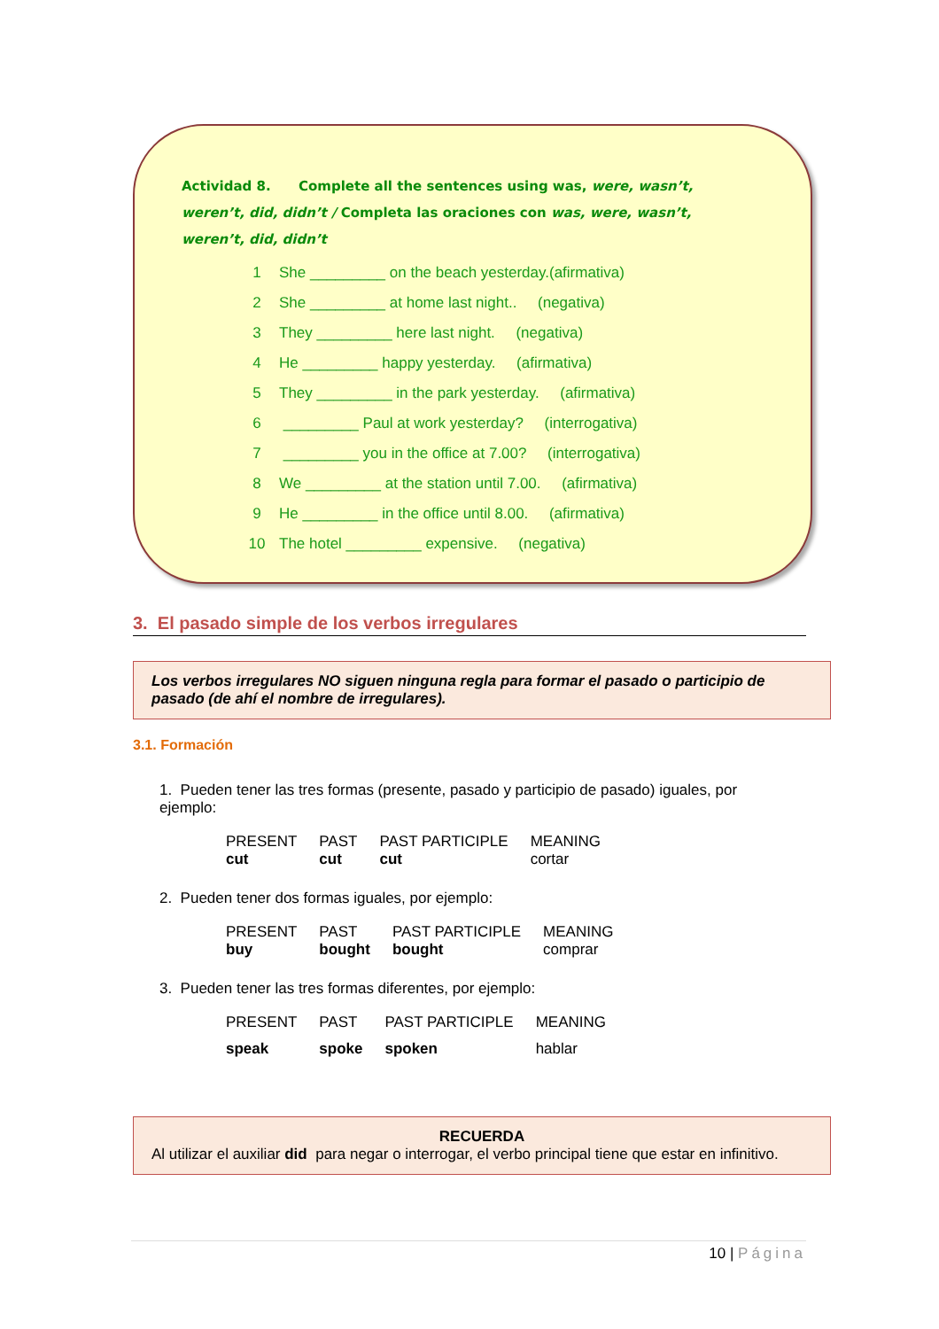Actividad 8. Complete all the sentences using was, were, wasn’t, weren’t, did, didn’t / Completa las oraciones con was, were, wasn’t, weren’t, did, didn’t
| 1 | She _________ on the beach yesterday.(afirmativa) |
| 2 | She _________ at home last night.. (negativa) |
| 3 | They _________ here last night. (negativa) |
| 4 | He _________ happy yesterday. (afirmativa) |
| 5 | They _________ in the park yesterday. (afirmativa) |
| 6 | _________ Paul at work yesterday? (interrogativa) |
| 7 | _________ you in the office at 7.00? (interrogativa) |
| 8 | We _________ at the station until 7.00. (afirmativa) |
| 9 | He _________ in the office until 8.00. (afirmativa) |
| 10 | The hotel _________ expensive. (negativa) |
3. El pasado simple de los verbos irregulares
Los verbos irregulares NO siguen ninguna regla para formar el pasado o participio de pasado (de ahí el nombre de irregulares).
3.1. Formación
1. Pueden tener las tres formas (presente, pasado y participio de pasado) iguales, por ejemplo:
| PRESENT | PAST | PAST PARTICIPLE | MEANING |
| cut | cut | cut | cortar |
2. Pueden tener dos formas iguales, por ejemplo:
| PRESENT | PAST | PAST PARTICIPLE | MEANING |
| buy | bought | bought | comprar |
3. Pueden tener las tres formas diferentes, por ejemplo:
| PRESENT | PAST | PAST PARTICIPLE | MEANING |
| speak | spoke | spoken | hablar |
RECUERDA
Al utilizar el auxiliar did para negar o interrogar, el verbo principal tiene que estar en infinitivo.
10 | Página